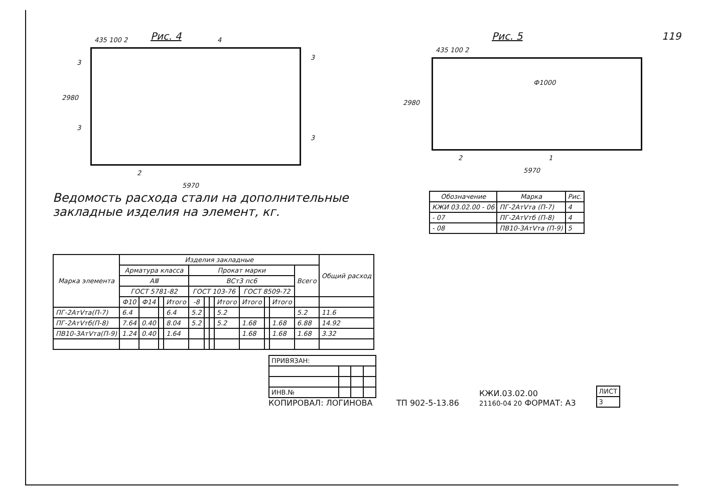119
Рис. 4
435 100 2 4
3
3
2980
3
3
2
5970
Рис. 5
435 100 2
Ф1000
2980
2 1
5970
Ведомость расхода стали на дополнительные закладные изделия на элемент, кг.
| Обозначение | Марка | Рис. |
| --- | --- | --- |
| КЖИ 03.02.00 - 06 | ПГ-2АтⅤта (П-7) | 4 |
| - 07 | ПГ-2АтⅤтб (П-8) | 4 |
| - 08 | ПВ10-3АтⅤта (П-9) | 5 |
| Марка элемента | Изделия закладные | | | | | | | | | | | | Общий расход |
| --- | --- | --- | --- | --- | --- | --- | --- | --- | --- | --- | --- | --- | --- |
| | Арматура класса | | | | Прокат марки | | | | | | | Всего | |
| | AⅢ | | | | ВСт3 пс6 | | | | | | | | |
| | ГОСТ 5781-82 | | | | ГОСТ 103-76 | | | | ГОСТ 8509-72 | | | | |
| | Ф10 | Ф14 | | Итого | -8 | | | Итого | Итого | | Итого | | |
| ПГ-2АтⅤта(П-7) | 6.4 | | | 6.4 | 5.2 | | | 5.2 | | | | 5.2 | 11.6 |
| ПГ-2АтⅤтб(П-8) | 7.64 | 0.40 | | 8.04 | 5.2 | | | 5.2 | 1.68 | | 1.68 | 6.88 | 14.92 |
| ПВ10-3АтⅤта(П-9) | 1.24 | 0.40 | | 1.64 | | | | | 1.68 | | 1.68 | 1.68 | 3.32 |
| ПРИВЯЗАН: | | | |
| ИНВ.№ | | | |
КОПИРОВАЛ: ЛОГИНОВА
ТП 902-5-13.86
КЖИ.03.02.00
21160-04 20 ФОРМАТ: А3
| ЛИСТ |
| 3 |